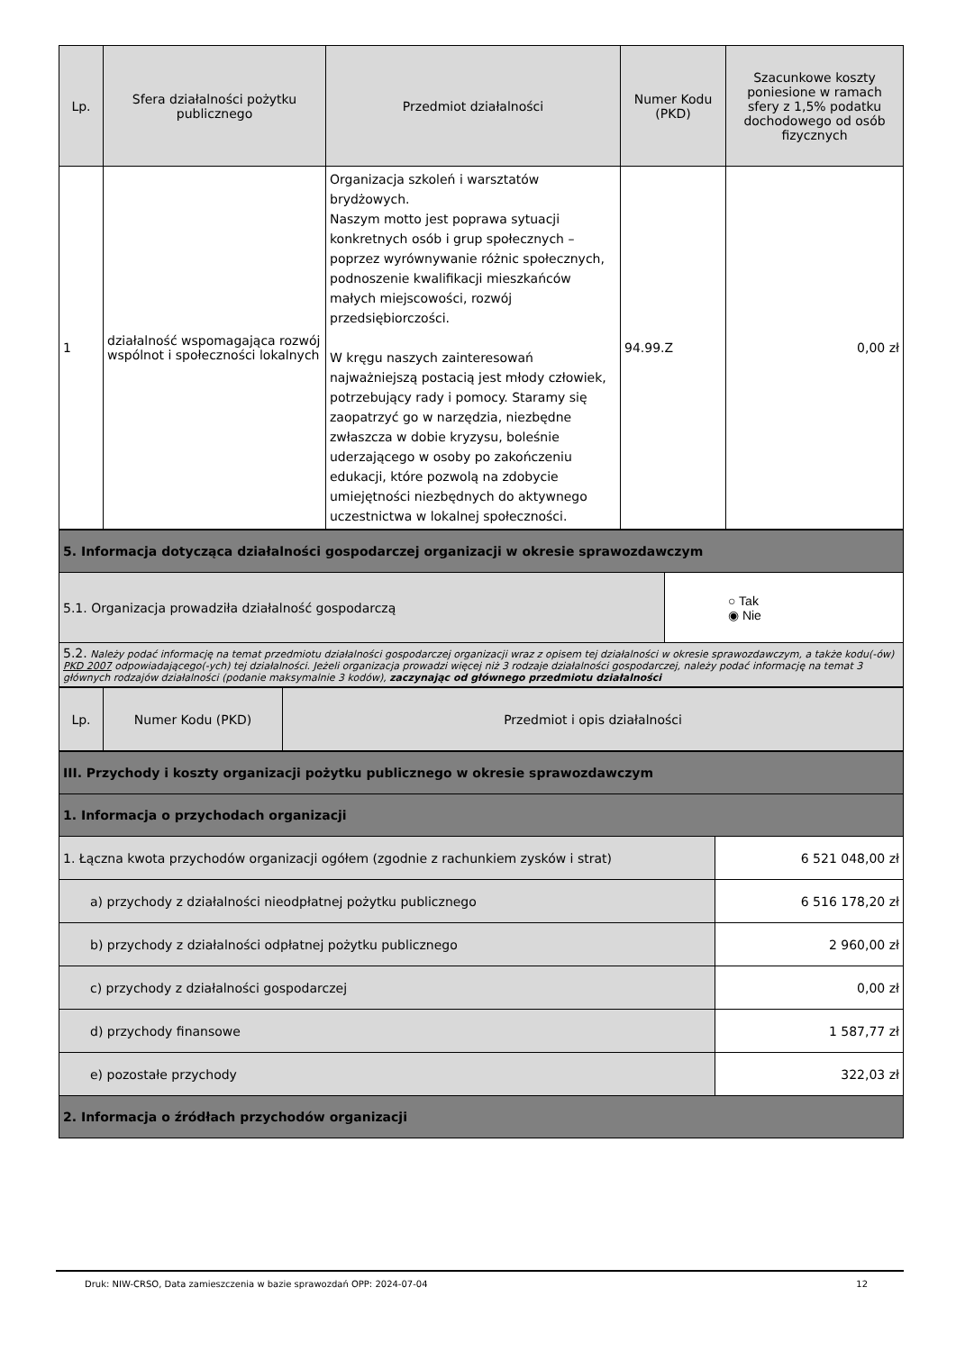| Lp. | Sfera działalności pożytku publicznego | Przedmiot działalności | Numer Kodu (PKD) | Szacunkowe koszty poniesione w ramach sfery z 1,5% podatku dochodowego od osób fizycznych |
| --- | --- | --- | --- | --- |
| 1 | działalność wspomagająca rozwój wspólnot i społeczności lokalnych | Organizacja szkoleń i warsztatów brydżowych. Naszym motto jest poprawa sytuacji konkretnych osób i grup społecznych – poprzez wyrównywanie różnic społecznych, podnoszenie kwalifikacji mieszkańców małych miejscowości, rozwój przedsiębiorczości. W kręgu naszych zainteresowań najważniejszą postacią jest młody człowiek, potrzebujący rady i pomocy. Staramy się zaopatrzyć go w narzędzia, niezbędne zwłaszcza w dobie kryzysu, boleśnie uderzającego w osoby po zakończeniu edukacji, które pozwolą na zdobycie umiejętności niezbędnych do aktywnego uczestnictwa w lokalnej społeczności. | 94.99.Z | 0,00 zł |
| 5. Informacja dotycząca działalności gospodarczej organizacji w okresie sprawozdawczym | |
| 5.1. Organizacja prowadziła działalność gospodarczą | ○ Tak ◉ Nie |
| 5.2. Należy podać informację na temat przedmiotu działalności gospodarczej organizacji wraz z opisem tej działalności w okresie sprawozdawczym, a także kodu(-ów) PKD 2007 odpowiadającego(-ych) tej działalności. Jeżeli organizacja prowadzi więcej niż 3 rodzaje działalności gospodarczej, należy podać informację na temat 3 głównych rodzajów działalności (podanie maksymalnie 3 kodów), zaczynając od głównego przedmiotu działalności | |
| Lp. | Numer Kodu (PKD) | Przedmiot i opis działalności |
| --- | --- | --- |
| III. Przychody i koszty organizacji pożytku publicznego w okresie sprawozdawczym | |
| 1. Informacja o przychodach organizacji | |
| 1. Łączna kwota przychodów organizacji ogółem (zgodnie z rachunkiem zysków i strat) | 6 521 048,00 zł |
| a) przychody z działalności nieodpłatnej pożytku publicznego | 6 516 178,20 zł |
| b) przychody z działalności odpłatnej pożytku publicznego | 2 960,00 zł |
| c) przychody z działalności gospodarczej | 0,00 zł |
| d) przychody finansowe | 1 587,77 zł |
| e) pozostałe przychody | 322,03 zł |
| 2. Informacja o źródłach przychodów organizacji | |
Druk: NIW-CRSO, Data zamieszczenia w bazie sprawozdań OPP: 2024-07-04 12